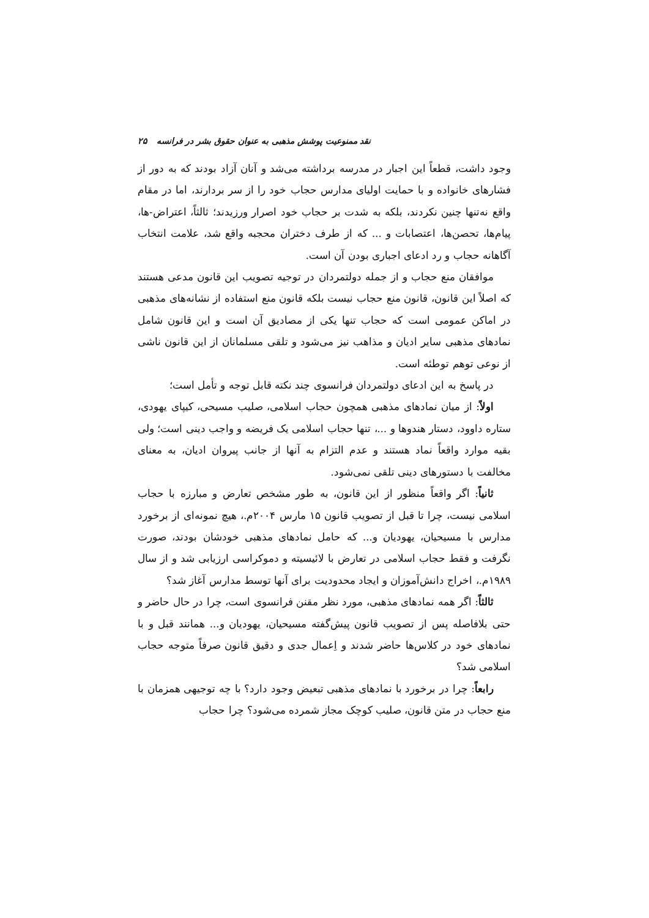نقد ممنوعیت پوشش مذهبی به عنوان حقوق بشر در فرانسه ۲۵
وجود داشت، قطعاً این اجبار در مدرسه برداشته می‌شد و آنان آزاد بودند که به دور از فشارهای خانواده و با حمایت اولیای مدارس حجاب خود را از سر بردارند، اما در مقام واقع نه‌تنها چنین نکردند، بلکه به شدت بر حجاب خود اصرار ورزیدند؛ ثالثاً، اعتراض‌-ها، پیام‌ها، تحصن‌ها، اعتصابات و ... که از طرف دختران محجبه واقع شد، علامت انتخاب آگاهانه حجاب و رد ادعای اجباری بودن آن است.
موافقان منع حجاب و از جمله دولتمردان در توجیه تصویب این قانون مدعی هستند که اصلاً این قانون، قانون منع حجاب نیست بلکه قانون منع استفاده از نشانه‌های مذهبی در اماکن عمومی است که حجاب تنها یکی از مصادیق آن است و این قانون شامل نمادهای مذهبی سایر ادیان و مذاهب نیز می‌شود و تلقی مسلمانان از این قانون ناشی از نوعی توهم توطئه است.
در پاسخ به این ادعای دولتمردان فرانسوی چند نکته قابل توجه و تأمل است؛
اولاً: از میان نمادهای مذهبی همچون حجاب اسلامی، صلیب مسیحی، کیپای یهودی، ستاره داوود، دستار هندوها و ...، تنها حجاب اسلامی یک فریضه و واجب دینی است؛ ولی بقیه موارد واقعاً نماد هستند و عدم التزام به آنها از جانب پیروان ادیان، به معنای مخالفت با دستورهای دینی تلقی نمی‌شود.
ثانیاً: اگر واقعاً منظور از این قانون، به طور مشخص تعارض و مبارزه با حجاب اسلامی نیست، چرا تا قبل از تصویب قانون ۱۵ مارس ۲۰۰۴م.، هیچ نمونه‌ای از برخورد مدارس با مسیحیان، یهودیان و... که حامل نمادهای مذهبی خودشان بودند، صورت نگرفت و فقط حجاب اسلامی در تعارض با لائیسیته و دموکراسی ارزیابی شد و از سال ۱۹۸۹م.، اخراج دانش‌آموزان و ایجاد محدودیت برای آنها توسط مدارس آغاز شد؟
ثالثاً: اگر همه نمادهای مذهبی، مورد نظر مقنن فرانسوی است، چرا در حال حاضر و حتی بلافاصله پس از تصویب قانون پیش‌گفته مسیحیان، یهودیان و... همانند قبل و با نمادهای خود در کلاس‌ها حاضر شدند و اِعمال جدی و دقیق قانون صرفاً متوجه حجاب اسلامی شد؟
رابعاً: چرا در برخورد با نمادهای مذهبی تبعیض وجود دارد؟ با چه توجیهی همزمان با منع حجاب در متن قانون، صلیب کوچک مجاز شمرده می‌شود؟ چرا حجاب